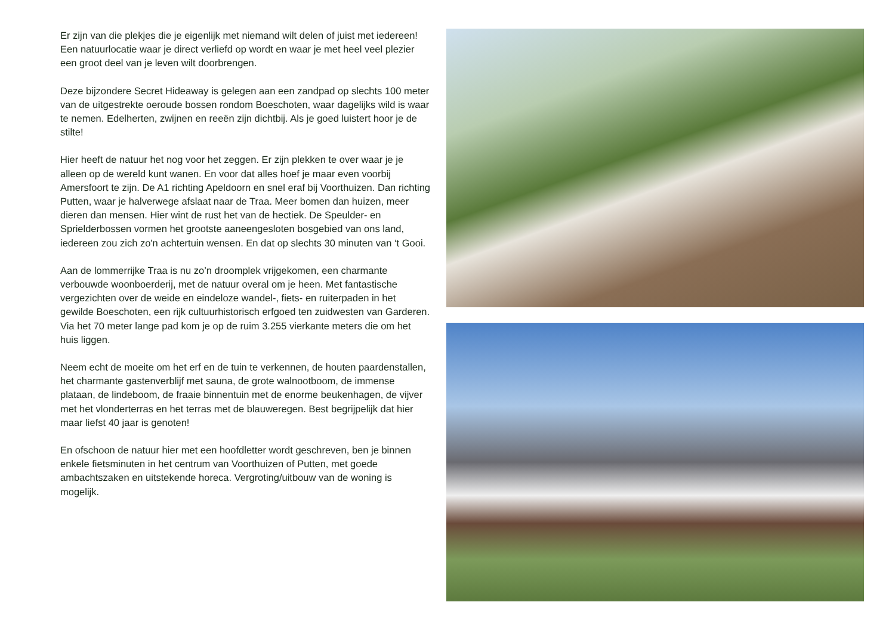Er zijn van die plekjes die je eigenlijk met niemand wilt delen of juist met iedereen! Een natuurlocatie waar je direct verliefd op wordt en waar je met heel veel plezier een groot deel van je leven wilt doorbrengen.
Deze bijzondere Secret Hideaway is gelegen aan een zandpad op slechts 100 meter van de uitgestrekte oeroude bossen rondom Boeschoten, waar dagelijks wild is waar te nemen. Edelherten, zwijnen en reeën zijn dichtbij. Als je goed luistert hoor je de stilte!
Hier heeft de natuur het nog voor het zeggen. Er zijn plekken te over waar je je alleen op de wereld kunt wanen. En voor dat alles hoef je maar even voorbij Amersfoort te zijn. De A1 richting Apeldoorn en snel eraf bij Voorthuizen. Dan richting Putten, waar je halverwege afslaat naar de Traa. Meer bomen dan huizen, meer dieren dan mensen. Hier wint de rust het van de hectiek. De Speulder- en Sprielderbossen vormen het grootste aaneengesloten bosgebied van ons land, iedereen zou zich zo'n achtertuin wensen. En dat op slechts 30 minuten van ‘t Gooi.
Aan de lommerrijke Traa is nu zo’n droomplek vrijgekomen, een charmante verbouwde woonboerderij, met de natuur overal om je heen. Met fantastische vergezichten over de weide en eindeloze wandel-, fiets- en ruiterpaden in het gewilde Boeschoten, een rijk cultuurhistorisch erfgoed ten zuidwesten van Garderen. Via het 70 meter lange pad kom je op de ruim 3.255 vierkante meters die om het huis liggen.
Neem echt de moeite om het erf en de tuin te verkennen, de houten paardenstallen, het charmante gastenverblijf met sauna, de grote walnootboom, de immense plataan, de lindeboom, de fraaie binnentuin met de enorme beukenhagen, de vijver met het vlonderterras en het terras met de blauweregen. Best begrijpelijk dat hier maar liefst 40 jaar is genoten!
En ofschoon de natuur hier met een hoofdletter wordt geschreven, ben je binnen enkele fietsminuten in het centrum van Voorthuizen of Putten, met goede ambachtszaken en uitstekende horeca. Vergroting/uitbouw van de woning is mogelijk.